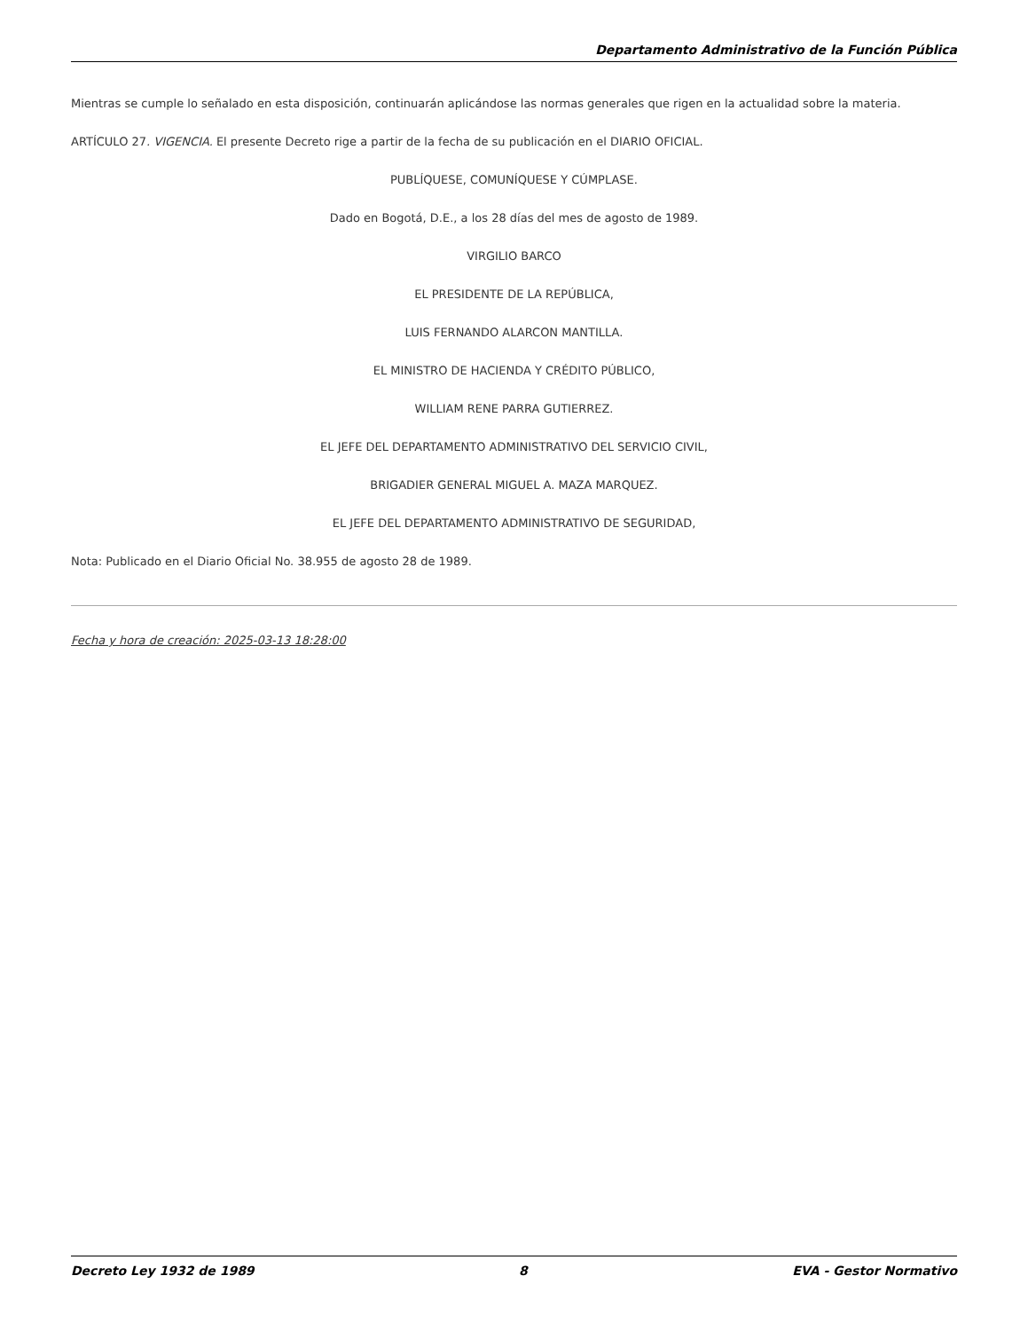Departamento Administrativo de la Función Pública
Mientras se cumple lo señalado en esta disposición, continuarán aplicándose las normas generales que rigen en la actualidad sobre la materia.
ARTÍCULO 27. VIGENCIA. El presente Decreto rige a partir de la fecha de su publicación en el DIARIO OFICIAL.
PUBLÍQUESE, COMUNÍQUESE Y CÚMPLASE.
Dado en Bogotá, D.E., a los 28 días del mes de agosto de 1989.
VIRGILIO BARCO
EL PRESIDENTE DE LA REPÚBLICA,
LUIS FERNANDO ALARCON MANTILLA.
EL MINISTRO DE HACIENDA Y CRÉDITO PÚBLICO,
WILLIAM RENE PARRA GUTIERREZ.
EL JEFE DEL DEPARTAMENTO ADMINISTRATIVO DEL SERVICIO CIVIL,
BRIGADIER GENERAL MIGUEL A. MAZA MARQUEZ.
EL JEFE DEL DEPARTAMENTO ADMINISTRATIVO DE SEGURIDAD,
Nota: Publicado en el Diario Oficial No. 38.955 de agosto 28 de 1989.
Fecha y hora de creación: 2025-03-13 18:28:00
Decreto Ley 1932 de 1989 8 EVA - Gestor Normativo